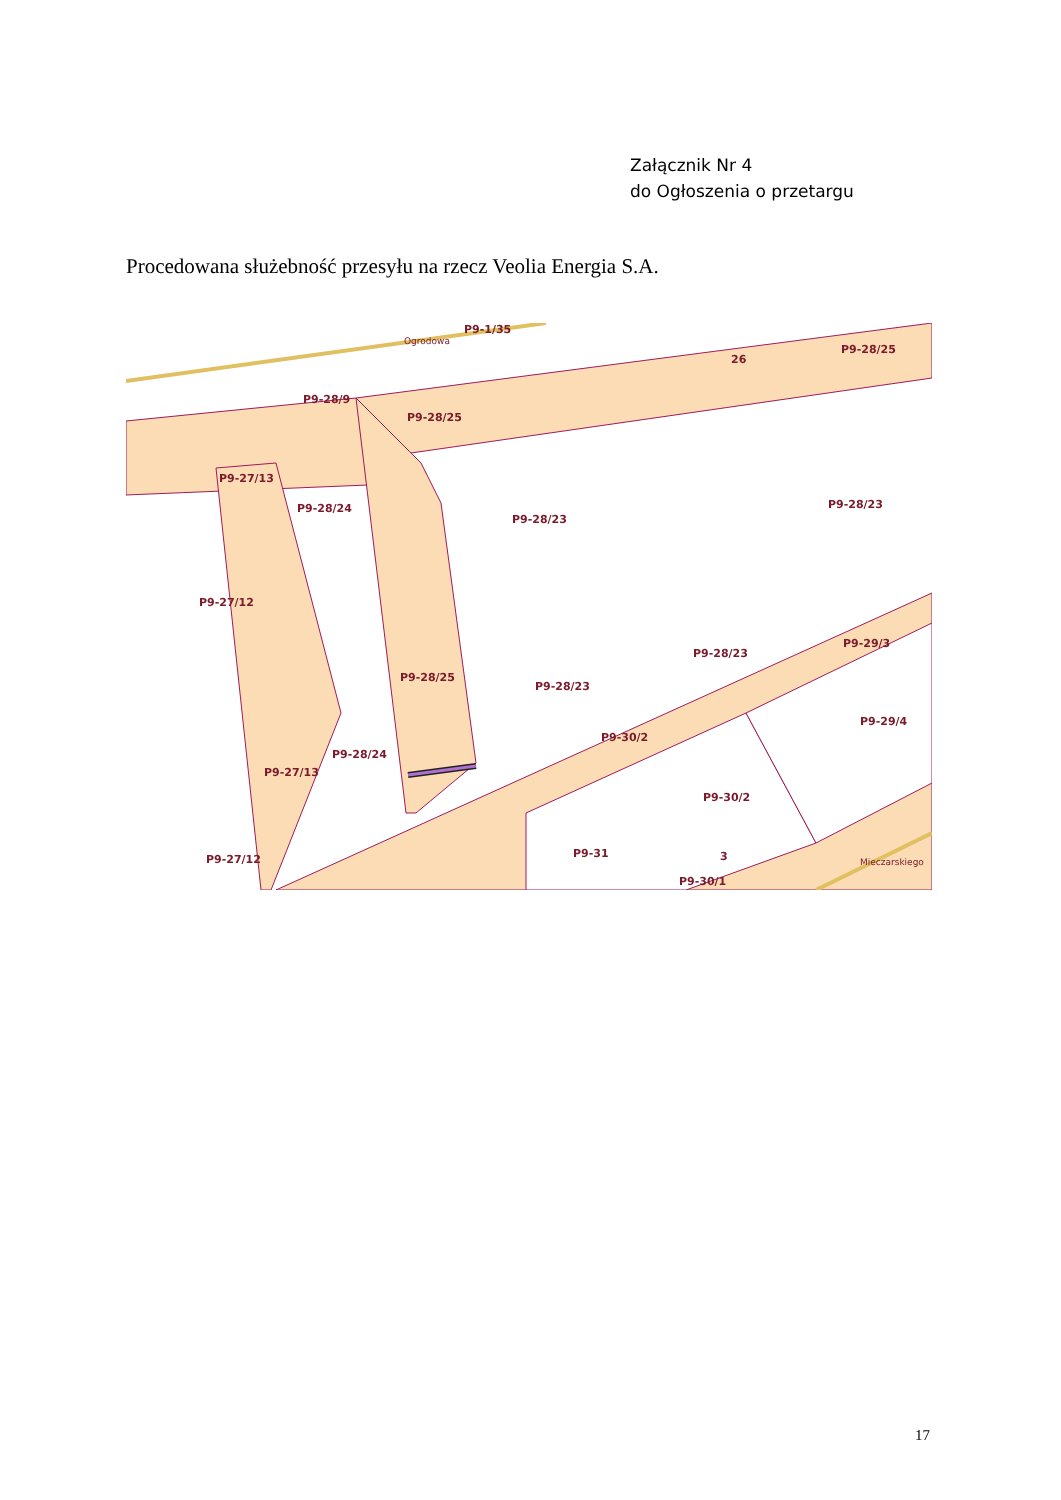Załącznik Nr 4
do Ogłoszenia o przetargu
Procedowana służebność przesyłu na rzecz Veolia Energia S.A.
Ogrodowa
P9-1/35
26
P9-28/25
P9-28/9
P9-28/25
P9-27/13
P9-28/24
P9-28/23
P9-28/23
P9-27/12
P9-28/23
P9-29/3
P9-28/25
P9-28/23
P9-29/4
P9-30/2
P9-28/24
P9-27/13
P9-30/2
P9-31
P9-27/12
P9-30/1
3
Mieczarskiego
17